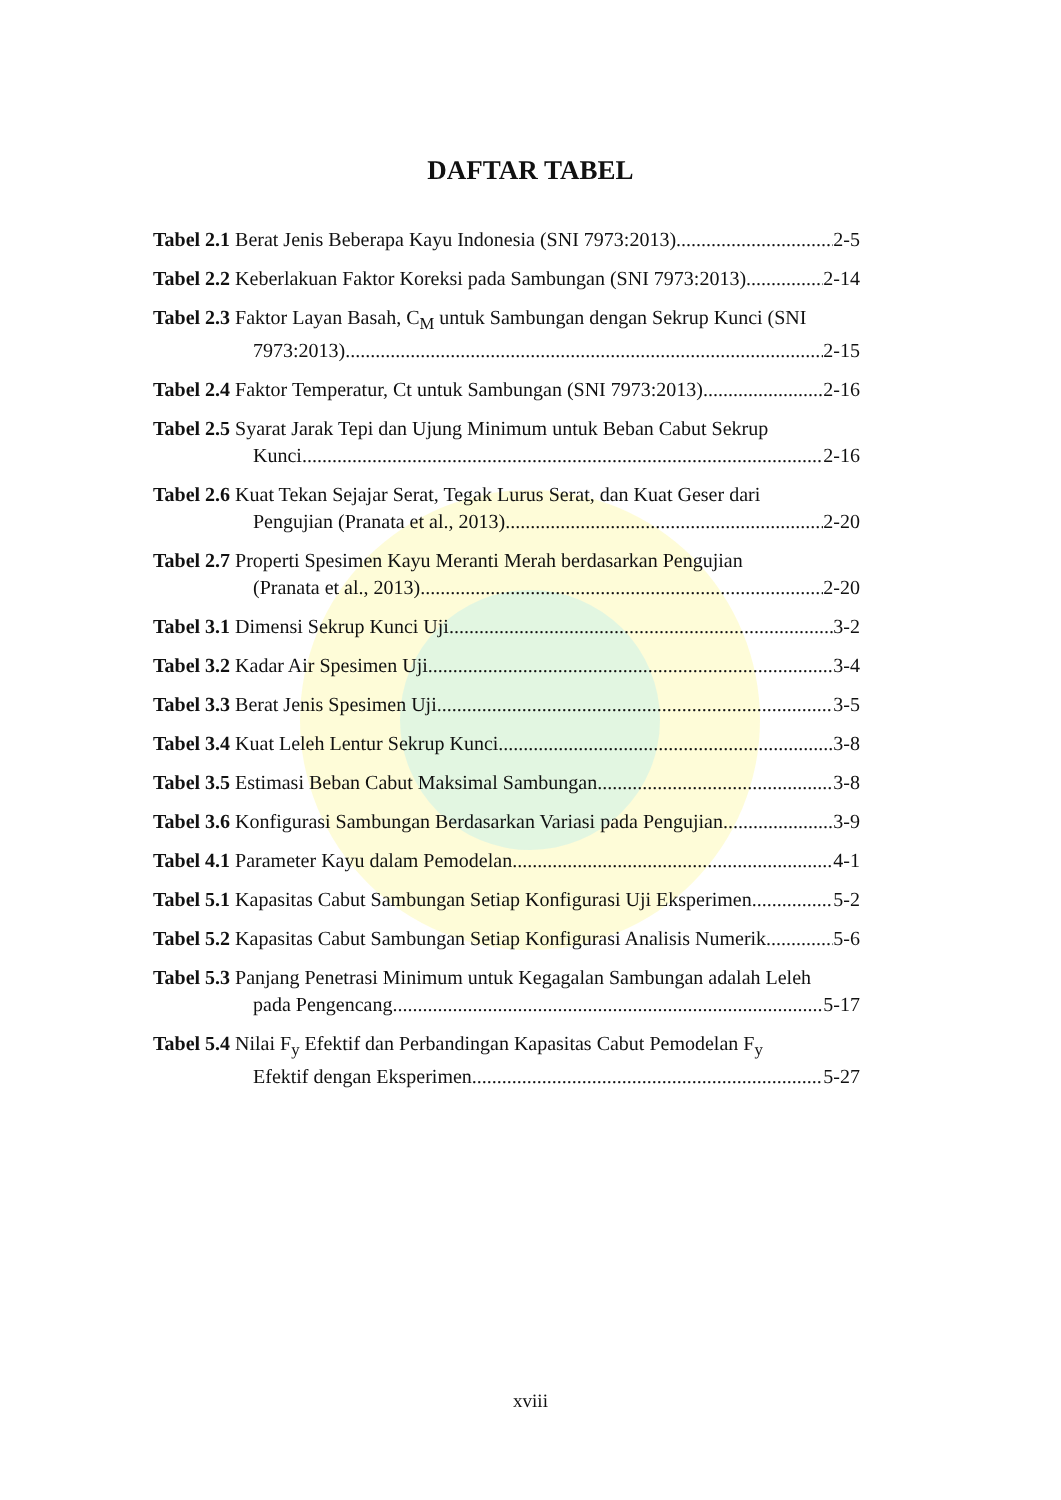DAFTAR TABEL
Tabel 2.1 Berat Jenis Beberapa Kayu Indonesia (SNI 7973:2013) 2-5
Tabel 2.2 Keberlakuan Faktor Koreksi pada Sambungan (SNI 7973:2013) 2-14
Tabel 2.3 Faktor Layan Basah, C<sub>M</sub> untuk Sambungan dengan Sekrup Kunci (SNI
7973:2013) 2-15
Tabel 2.4 Faktor Temperatur, Ct untuk Sambungan (SNI 7973:2013) 2-16
Tabel 2.5 Syarat Jarak Tepi dan Ujung Minimum untuk Beban Cabut Sekrup
Kunci 2-16
Tabel 2.6 Kuat Tekan Sejajar Serat, Tegak Lurus Serat, dan Kuat Geser dari
Pengujian (Pranata et al., 2013) 2-20
Tabel 2.7 Properti Spesimen Kayu Meranti Merah berdasarkan Pengujian
(Pranata et al., 2013) 2-20
Tabel 3.1 Dimensi Sekrup Kunci Uji 3-2
Tabel 3.2 Kadar Air Spesimen Uji 3-4
Tabel 3.3 Berat Jenis Spesimen Uji 3-5
Tabel 3.4 Kuat Leleh Lentur Sekrup Kunci 3-8
Tabel 3.5 Estimasi Beban Cabut Maksimal Sambungan 3-8
Tabel 3.6 Konfigurasi Sambungan Berdasarkan Variasi pada Pengujian 3-9
Tabel 4.1 Parameter Kayu dalam Pemodelan 4-1
Tabel 5.1 Kapasitas Cabut Sambungan Setiap Konfigurasi Uji Eksperimen 5-2
Tabel 5.2 Kapasitas Cabut Sambungan Setiap Konfigurasi Analisis Numerik 5-6
Tabel 5.3 Panjang Penetrasi Minimum untuk Kegagalan Sambungan adalah Leleh
pada Pengencang 5-17
Tabel 5.4 Nilai F<sub>y</sub> Efektif dan Perbandingan Kapasitas Cabut Pemodelan F<sub>y</sub>
Efektif dengan Eksperimen 5-27
xviii